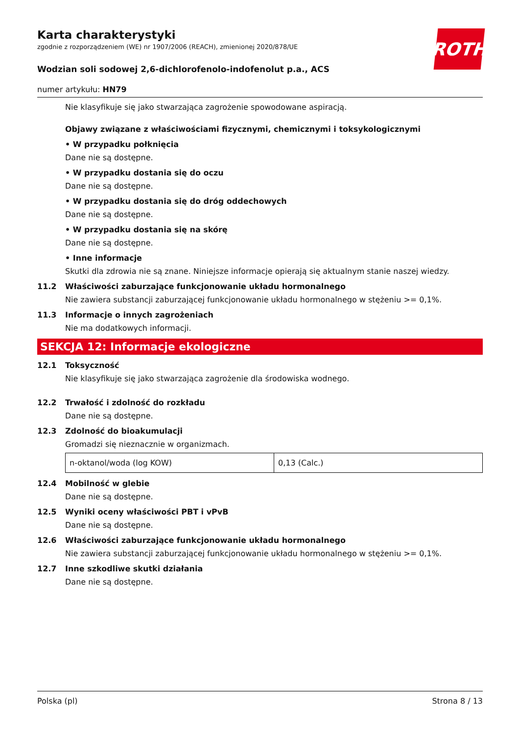ROTH
Karta charakterystyki
zgodnie z rozporządzeniem (WE) nr 1907/2006 (REACH), zmienionej 2020/878/UE
Wodzian soli sodowej 2,6-dichlorofenolo-indofenolut p.a., ACS
numer artykułu: HN79
Nie klasyfikuje się jako stwarzająca zagrożenie spowodowane aspiracją.
Objawy związane z właściwościami fizycznymi, chemicznymi i toksykologicznymi
• W przypadku połknięcia
Dane nie są dostępne.
• W przypadku dostania się do oczu
Dane nie są dostępne.
• W przypadku dostania się do dróg oddechowych
Dane nie są dostępne.
• W przypadku dostania się na skórę
Dane nie są dostępne.
• Inne informacje
Skutki dla zdrowia nie są znane. Niniejsze informacje opierają się aktualnym stanie naszej wiedzy.
11.2 Właściwości zaburzające funkcjonowanie układu hormonalnego
Nie zawiera substancji zaburzającej funkcjonowanie układu hormonalnego w stężeniu >= 0,1%.
11.3 Informacje o innych zagrożeniach
Nie ma dodatkowych informacji.
SEKCJA 12: Informacje ekologiczne
12.1 Toksyczność
Nie klasyfikuje się jako stwarzająca zagrożenie dla środowiska wodnego.
12.2 Trwałość i zdolność do rozkładu
Dane nie są dostępne.
12.3 Zdolność do bioakumulacji
Gromadzi się nieznacznie w organizmach.
| n-oktanol/woda (log KOW) | 0,13 (Calc.) |
12.4 Mobilność w glebie
Dane nie są dostępne.
12.5 Wyniki oceny właściwości PBT i vPvB
Dane nie są dostępne.
12.6 Właściwości zaburzające funkcjonowanie układu hormonalnego
Nie zawiera substancji zaburzającej funkcjonowanie układu hormonalnego w stężeniu >= 0,1%.
12.7 Inne szkodliwe skutki działania
Dane nie są dostępne.
Polska (pl) Strona 8 / 13